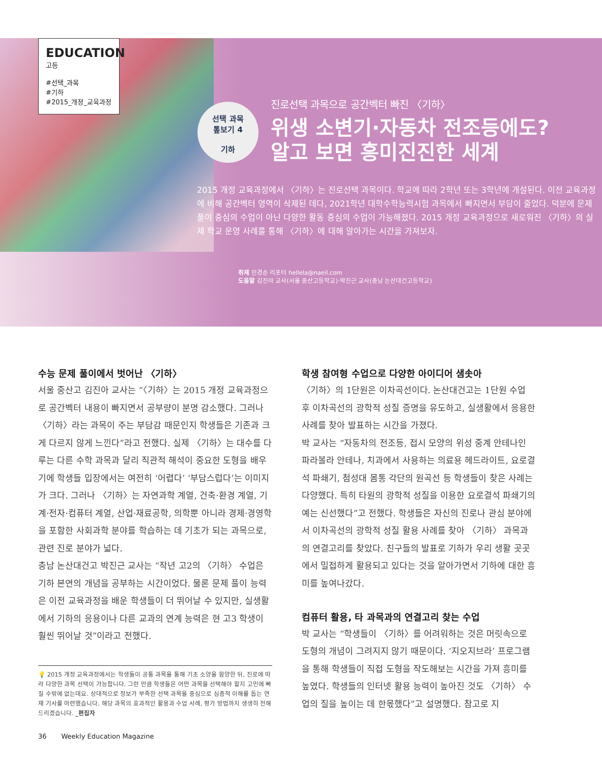EDUCATION
고등
#선택_과목
#기하
#2015_개정_교육과정
선택 과목
톺보기 4
기하
진로선택 과목으로 공간벡터 빠진 〈기하〉
위생 소변기·자동차 전조등에도?
알고 보면 흥미진진한 세계
2015 개정 교육과정에서 〈기하〉는 진로선택 과목이다. 학교에 따라 2학년 또는 3학년에 개설된다. 이전 교육과정에 비해 공간벡터 영역이 삭제된 데다, 2021학년 대학수학능력시험 과목에서 빠지면서 부담이 줄었다. 덕분에 문제 풀이 중심의 수업이 아닌 다양한 활동 중심의 수업이 가능해졌다. 2015 개정 교육과정으로 새로워진 〈기하〉의 실제 학교 운영 사례를 통해 〈기하〉에 대해 알아가는 시간을 가져보자.
취재 민경순 리포터 hellela@naeil.com
도움말 김진아 교사(서울 중산고등학교)·박진근 교사(충남 논산대건고등학교)
수능 문제 풀이에서 벗어난 〈기하〉
서울 중산고 김진아 교사는 “〈기하〉는 2015 개정 교육과정으로 공간벡터 내용이 빠지면서 공부량이 분명 감소했다. 그러나 〈기하〉라는 과목이 주는 부담감 때문인지 학생들은 기존과 크게 다르지 않게 느낀다”라고 전했다. 실제 〈기하〉는 대수를 다루는 다른 수학 과목과 달리 직관적 해석이 중요한 도형을 배우기에 학생들 입장에서는 여전히 ‘어렵다’ ‘부담스럽다’는 이미지가 크다. 그러나 〈기하〉는 자연과학 계열, 건축·환경 계열, 기계·전자·컴퓨터 계열, 산업·재료공학, 의학뿐 아니라 경제·경영학을 포함한 사회과학 분야를 학습하는 데 기초가 되는 과목으로, 관련 진로 분야가 넓다.
충남 논산대건고 박진근 교사는 “작년 고2의 〈기하〉 수업은 기하 본연의 개념을 공부하는 시간이었다. 물론 문제 풀이 능력은 이전 교육과정을 배운 학생들이 더 뛰어날 수 있지만, 실생활에서 기하의 응용이나 다른 교과의 연계 능력은 현 고3 학생이 훨씬 뛰어날 것”이라고 전했다.
💡 2015 개정 교육과정에서는 학생들이 공통 과목을 통해 기초 소양을 함양한 뒤, 진로에 따라 다양한 과목 선택이 가능합니다. 그런 만큼 학생들은 어떤 과목을 선택해야 할지 고민에 빠질 수밖에 없는데요. 상대적으로 정보가 부족한 선택 과목을 중심으로 심층적 이해를 돕는 연재 기사를 마련했습니다. 해당 과목의 효과적인 활용과 수업 사례, 평가 방법까지 생생히 전해드리겠습니다. _편집자
학생 참여형 수업으로 다양한 아이디어 샘솟아
〈기하〉의 1단원은 이차곡선이다. 논산대건고는 1단원 수업 후 이차곡선의 광학적 성질 증명을 유도하고, 실생활에서 응용한 사례를 찾아 발표하는 시간을 가졌다.
박 교사는 “자동차의 전조등, 접시 모양의 위성 중계 안테나인 파라볼라 안테나, 치과에서 사용하는 의료용 헤드라이트, 요로결석 파쇄기, 첨성대 몸통 각단의 원곡선 등 학생들이 찾은 사례는 다양했다. 특히 타원의 광학적 성질을 이용한 요로결석 파쇄기의 예는 신선했다”고 전했다. 학생들은 자신의 진로나 관심 분야에서 이차곡선의 광학적 성질 활용 사례를 찾아 〈기하〉 과목과의 연결고리를 찾았다. 친구들의 발표로 기하가 우리 생활 곳곳에서 밀접하게 활용되고 있다는 것을 알아가면서 기하에 대한 흥미를 높여나갔다.
컴퓨터 활용, 타 과목과의 연결고리 찾는 수업
박 교사는 “학생들이 〈기하〉를 어려워하는 것은 머릿속으로 도형의 개념이 그려지지 않기 때문이다. ‘지오지브라’ 프로그램을 통해 학생들이 직접 도형을 작도해보는 시간을 가져 흥미를 높였다. 학생들의 인터넷 활용 능력이 높아진 것도 〈기하〉 수업의 질을 높이는 데 한몫했다”고 설명했다. 참고로 지
36 Weekly Education Magazine